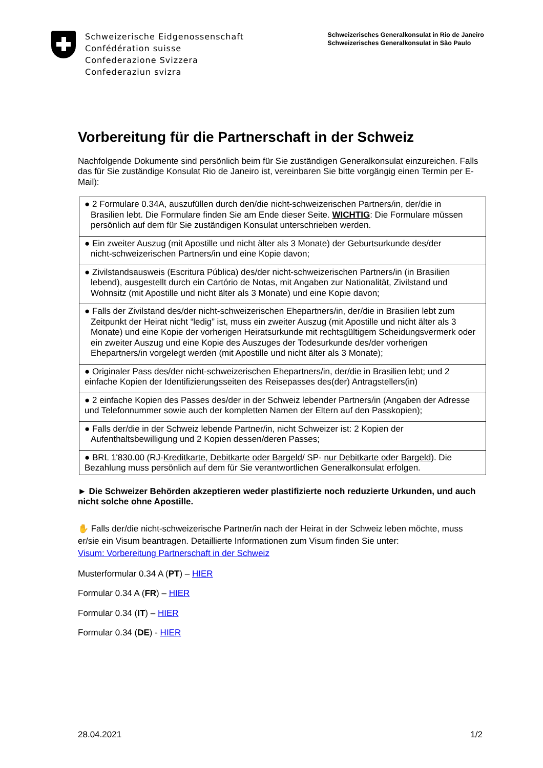Schweizerische Eidgenossenschaft
Confédération suisse
Confederazione Svizzera
Confederaziun svizra
Schweizerisches Generalkonsulat in Rio de Janeiro
Schweizerisches Generalkonsulat in São Paulo
Vorbereitung für die Partnerschaft in der Schweiz
Nachfolgende Dokumente sind persönlich beim für Sie zuständigen Generalkonsulat einzureichen. Falls das für Sie zuständige Konsulat Rio de Janeiro ist, vereinbaren Sie bitte vorgängig einen Termin per E-Mail):
| ● 2 Formulare 0.34A, auszufüllen durch den/die nicht-schweizerischen Partners/in, der/die in Brasilien lebt. Die Formulare finden Sie am Ende dieser Seite. WICHTIG : Die Formulare müssen persönlich auf dem für Sie zuständigen Konsulat unterschrieben werden. |
| ● Ein zweiter Auszug (mit Apostille und nicht älter als 3 Monate) der Geburtsurkunde des/der nicht-schweizerischen Partners/in und eine Kopie davon; |
| ● Zivilstandsausweis (Escritura Pública) des/der nicht-schweizerischen Partners/in (in Brasilien lebend), ausgestellt durch ein Cartório de Notas, mit Angaben zur Nationalität, Zivilstand und Wohnsitz (mit Apostille und nicht älter als 3 Monate) und eine Kopie davon; |
| ● Falls der Zivilstand des/der nicht-schweizerischen Ehepartners/in, der/die in Brasilien lebt zum Zeitpunkt der Heirat nicht “ledig” ist, muss ein zweiter Auszug (mit Apostille und nicht älter als 3 Monate) und eine Kopie der vorherigen Heiratsurkunde mit rechtsgültigem Scheidungsvermerk oder ein zweiter Auszug und eine Kopie des Auszuges der Todesurkunde des/der vorherigen Ehepartners/in vorgelegt werden (mit Apostille und nicht älter als 3 Monate); |
| ● Originaler Pass des/der nicht-schweizerischen Ehepartners/in, der/die in Brasilien lebt; und 2 einfache Kopien der Identifizierungsseiten des Reisepasses des(der) Antragstellers(in) |
| ● 2 einfache Kopien des Passes des/der in der Schweiz lebender Partners/in (Angaben der Adresse und Telefonnummer sowie auch der kompletten Namen der Eltern auf den Passkopien); |
| ● Falls der/die in der Schweiz lebende Partner/in, nicht Schweizer ist: 2 Kopien der Aufenthaltsbewilligung und 2 Kopien dessen/deren Passes; |
| ● BRL 1'830.00 (RJ- Kreditkarte, Debitkarte oder Bargeld / SP- nur Debitkarte oder Bargeld ). Die Bezahlung muss persönlich auf dem für Sie verantwortlichen Generalkonsulat erfolgen. |
► Die Schweizer Behörden akzeptieren weder plastifizierte noch reduzierte Urkunden, und auch nicht solche ohne Apostille.
✋ Falls der/die nicht-schweizerische Partner/in nach der Heirat in der Schweiz leben möchte, muss er/sie ein Visum beantragen. Detaillierte Informationen zum Visum finden Sie unter:
Visum: Vorbereitung Partnerschaft in der Schweiz
Musterformular 0.34 A (PT) – HIER
Formular 0.34 A (FR) – HIER
Formular 0.34 (IT) – HIER
Formular 0.34 (DE) - HIER
28.04.2021 1/2